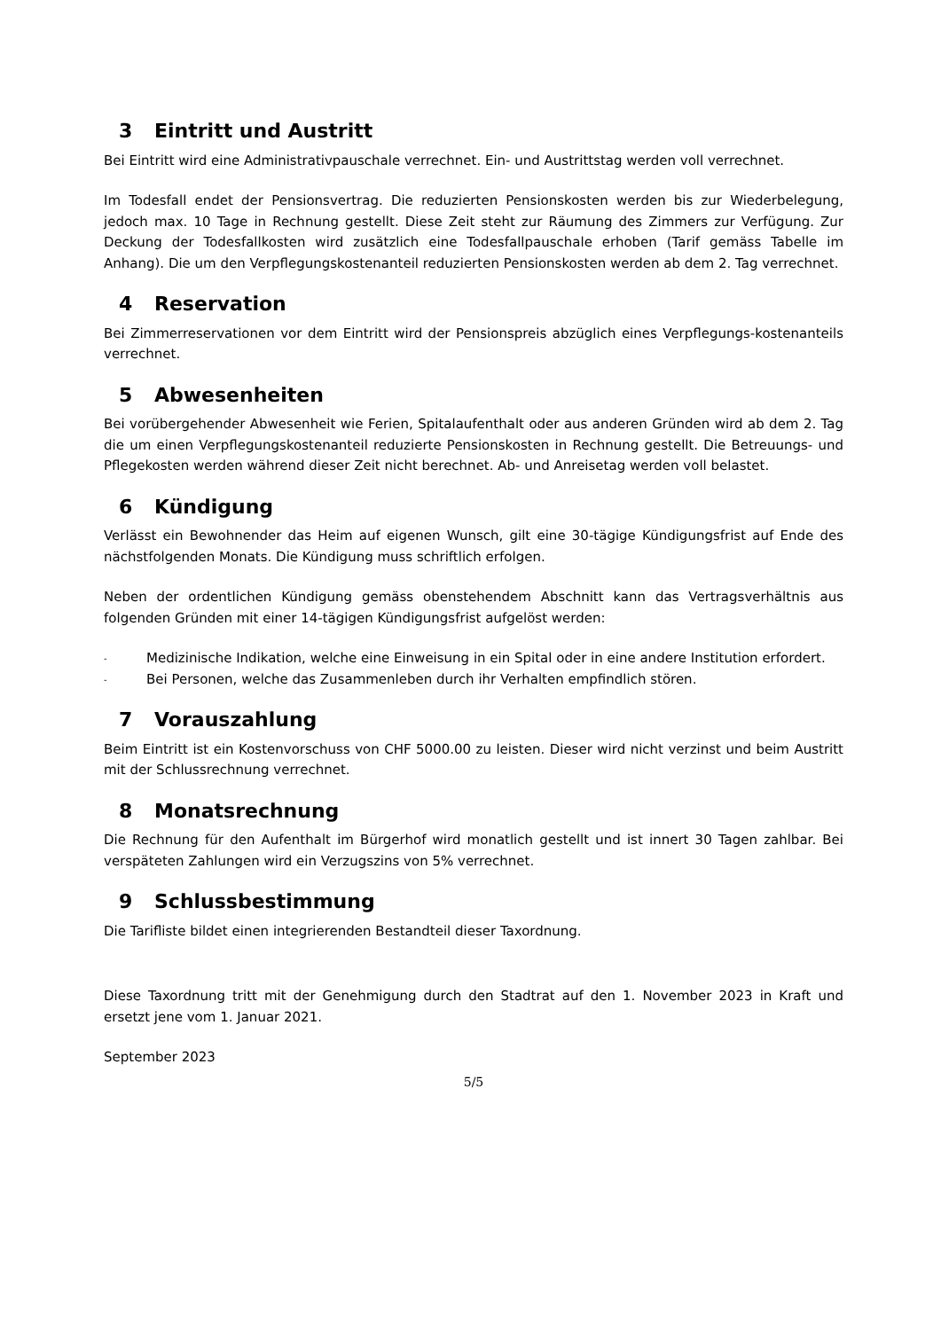3 Eintritt und Austritt
Bei Eintritt wird eine Administrativpauschale verrechnet. Ein- und Austrittstag werden voll verrechnet.
Im Todesfall endet der Pensionsvertrag. Die reduzierten Pensionskosten werden bis zur Wiederbelegung, jedoch max. 10 Tage in Rechnung gestellt. Diese Zeit steht zur Räumung des Zimmers zur Verfügung. Zur Deckung der Todesfallkosten wird zusätzlich eine Todesfallpauschale erhoben (Tarif gemäss Tabelle im Anhang). Die um den Verpflegungskostenanteil reduzierten Pensionskosten werden ab dem 2. Tag verrechnet.
4 Reservation
Bei Zimmerreservationen vor dem Eintritt wird der Pensionspreis abzüglich eines Verpflegungs-kostenanteils verrechnet.
5 Abwesenheiten
Bei vorübergehender Abwesenheit wie Ferien, Spitalaufenthalt oder aus anderen Gründen wird ab dem 2. Tag die um einen Verpflegungskostenanteil reduzierte Pensionskosten in Rechnung gestellt. Die Betreuungs- und Pflegekosten werden während dieser Zeit nicht berechnet. Ab- und Anreisetag werden voll belastet.
6 Kündigung
Verlässt ein Bewohnender das Heim auf eigenen Wunsch, gilt eine 30-tägige Kündigungsfrist auf Ende des nächstfolgenden Monats. Die Kündigung muss schriftlich erfolgen.
Neben der ordentlichen Kündigung gemäss obenstehendem Abschnitt kann das Vertragsverhältnis aus folgenden Gründen mit einer 14-tägigen Kündigungsfrist aufgelöst werden:
- Medizinische Indikation, welche eine Einweisung in ein Spital oder in eine andere Institution erfordert.
- Bei Personen, welche das Zusammenleben durch ihr Verhalten empfindlich stören.
7 Vorauszahlung
Beim Eintritt ist ein Kostenvorschuss von CHF 5000.00 zu leisten. Dieser wird nicht verzinst und beim Austritt mit der Schlussrechnung verrechnet.
8 Monatsrechnung
Die Rechnung für den Aufenthalt im Bürgerhof wird monatlich gestellt und ist innert 30 Tagen zahlbar. Bei verspäteten Zahlungen wird ein Verzugszins von 5% verrechnet.
9 Schlussbestimmung
Die Tarifliste bildet einen integrierenden Bestandteil dieser Taxordnung.
Diese Taxordnung tritt mit der Genehmigung durch den Stadtrat auf den 1. November 2023 in Kraft und ersetzt jene vom 1. Januar 2021.
September 2023
5/5